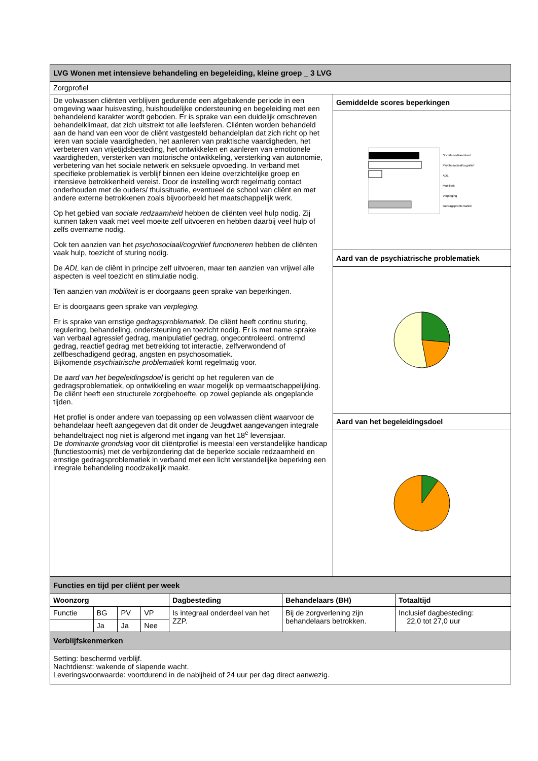| LVG Wonen met intensieve behandeling en begeleiding, kleine groep _ 3 LVG | |
| Zorgprofiel | |
| De volwassen cliënten verblijven gedurende een afgebakende periode in een omgeving waar huisvesting, huishoudelijke ondersteuning en begeleiding met een behandelend karakter wordt geboden. Er is sprake van een duidelijk omschreven behandelklimaat, dat zich uitstrekt tot alle leefsferen. Cliënten worden behandeld aan de hand van een voor de cliënt vastgesteld behandelplan dat zich richt op het leren van sociale vaardigheden, het aanleren van praktische vaardigheden, het verbeteren van vrijetijdsbesteding, het ontwikkelen en aanleren van emotionele vaardigheden, versterken van motorische ontwikkeling, versterking van autonomie, verbetering van het sociale netwerk en seksuele opvoeding. In verband met specifieke problematiek is verblijf binnen een kleine overzichtelijke groep en intensieve betrokkenheid vereist. Door de instelling wordt regelmatig contact onderhouden met de ouders/ thuissituatie, eventueel de school van cliënt en met andere externe betrokkenen zoals bijvoorbeeld het maatschappelijk werk. Op het gebied van sociale redzaamheid hebben de cliënten veel hulp nodig. Zij kunnen taken vaak met veel moeite zelf uitvoeren en hebben daarbij veel hulp of zelfs overname nodig. Ook ten aanzien van het psychosociaal/cognitief functioneren hebben de cliënten vaak hulp, toezicht of sturing nodig. De ADL kan de cliënt in principe zelf uitvoeren, maar ten aanzien van vrijwel alle aspecten is veel toezicht en stimulatie nodig. Ten aanzien van mobiliteit is er doorgaans geen sprake van beperkingen. Er is doorgaans geen sprake van verpleging. Er is sprake van ernstige gedragsproblematiek . De cliënt heeft continu sturing, regulering, behandeling, ondersteuning en toezicht nodig. Er is met name sprake van verbaal agressief gedrag, manipulatief gedrag, ongecontroleerd, ontremd gedrag, reactief gedrag met betrekking tot interactie, zelfverwondend of zelfbeschadigend gedrag, angsten en psychosomatiek. Bijkomende psychiatrische problematiek komt regelmatig voor. De aard van het begeleidingsdoel is gericht op het reguleren van de gedragsproblematiek, op ontwikkeling en waar mogelijk op vermaatschappelijking. De cliënt heeft een structurele zorgbehoefte, op zowel geplande als ongeplande tijden. Het profiel is onder andere van toepassing op een volwassen cliënt waarvoor de behandelaar heeft aangegeven dat dit onder de Jeugdwet aangevangen integrale behandeltraject nog niet is afgerond met ingang van het 18<sup>e</sup> levensjaar. De dominante grondsla g voor dit cliëntprofiel is meestal een verstandelijke handicap (functiestoornis) met de verbijzondering dat de beperkte sociale redzaamheid en ernstige gedragsproblematiek in verband met een licht verstandelijke beperking een integrale behandeling noodzakelijk maakt. | Gemiddelde scores beperkingen |
| | Sociale redzaamheid Psychosociaal/cognitief ADL Mobiliteit Verpleging Gedragsproblematiek |
| | Aard van de psychiatrische problematiek |
| | Aard van het begeleidingsdoel |
| Functies en tijd per cliënt per week | | | | | | |
| Woonzorg | | | | Dagbesteding | Behandelaars (BH) | Totaaltijd |
| Functie | BG | PV | VP | Is integraal onderdeel van het ZZP. | Bij de zorgverlening zijn behandelaars betrokken. | Inclusief dagbesteding: 22,0 tot 27,0 uur |
| | Ja | Ja | Nee | | | |
| Verblijfskenmerken | | | | | | |
| Setting: beschermd verblijf. Nachtdienst: wakende of slapende wacht. Leveringsvoorwaarde: voortdurend in de nabijheid of 24 uur per dag direct aanwezig. | | | | | | |